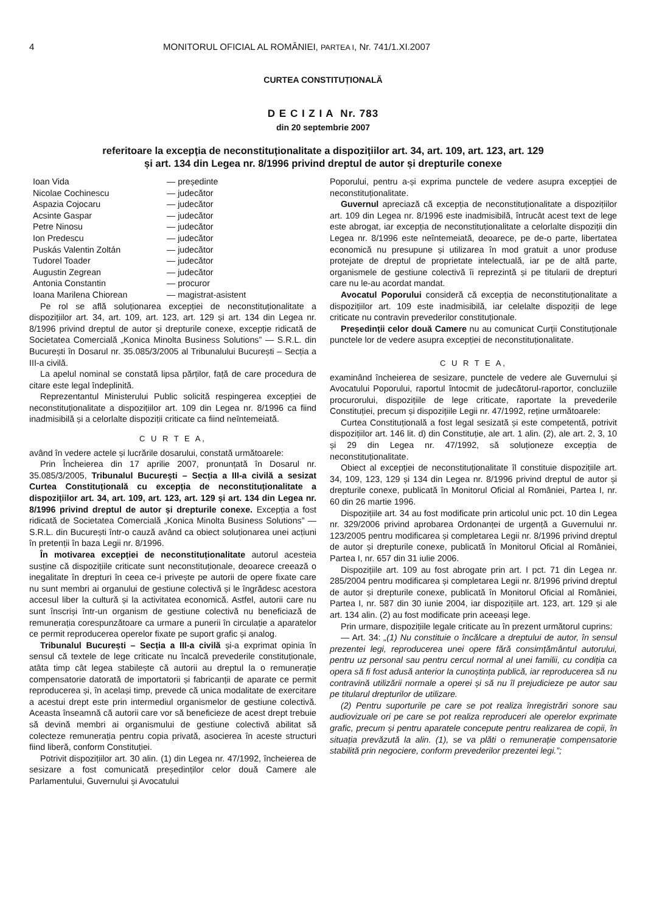4 MONITORUL OFICIAL AL ROMÂNIEI, PARTEA I, Nr. 741/1.XI.2007
CURTEA CONSTITUȚIONALĂ
D E C I Z I A Nr. 783
din 20 septembrie 2007
referitoare la excepția de neconstituționalitate a dispozițiilor art. 34, art. 109, art. 123, art. 129
și art. 134 din Legea nr. 8/1996 privind dreptul de autor și drepturile conexe
Ioan Vida — președinte Nicolae Cochinescu — judecător Aspazia Cojocaru — judecător Acsinte Gaspar — judecător Petre Ninosu — judecător Ion Predescu — judecător Puskás Valentin Zoltán — judecător Tudorel Toader — judecător Augustin Zegrean — judecător Antonia Constantin — procuror Ioana Marilena Chiorean — magistrat-asistent
Pe rol se află soluționarea excepției de neconstituționalitate a dispozițiilor art. 34, art. 109, art. 123, art. 129 și art. 134 din Legea nr. 8/1996 privind dreptul de autor și drepturile conexe, excepție ridicată de Societatea Comercială „Konica Minolta Business Solutions” — S.R.L. din București în Dosarul nr. 35.085/3/2005 al Tribunalului București – Secția a III-a civilă.
La apelul nominal se constată lipsa părților, față de care procedura de citare este legal îndeplinită.
Reprezentantul Ministerului Public solicită respingerea excepției de neconstituționalitate a dispozițiilor art. 109 din Legea nr. 8/1996 ca fiind inadmisibilă și a celorlalte dispoziții criticate ca fiind neîntemeiată.
C U R T E A,
având în vedere actele și lucrările dosarului, constată următoarele:
Prin Încheierea din 17 aprilie 2007, pronunțată în Dosarul nr. 35.085/3/2005, Tribunalul București – Secția a III-a civilă a sesizat Curtea Constituțională cu excepția de neconstituționalitate a dispozițiilor art. 34, art. 109, art. 123, art. 129 și art. 134 din Legea nr. 8/1996 privind dreptul de autor și drepturile conexe. Excepția a fost ridicată de Societatea Comercială „Konica Minolta Business Solutions” — S.R.L. din București într-o cauză având ca obiect soluționarea unei acțiuni în pretenții în baza Legii nr. 8/1996.
În motivarea excepției de neconstituționalitate autorul acesteia susține că dispozițiile criticate sunt neconstituționale, deoarece creează o inegalitate în drepturi în ceea ce-i privește pe autorii de opere fixate care nu sunt membri ai organului de gestiune colectivă și le îngrădesc acestora accesul liber la cultură și la activitatea economică. Astfel, autorii care nu sunt înscriși într-un organism de gestiune colectivă nu beneficiază de remunerația corespunzătoare ca urmare a punerii în circulație a aparatelor ce permit reproducerea operelor fixate pe suport grafic și analog.
Tribunalul București – Secția a III-a civilă și-a exprimat opinia în sensul că textele de lege criticate nu încalcă prevederile constituționale, atâta timp cât legea stabilește că autorii au dreptul la o remunerație compensatorie datorată de importatorii și fabricanții de aparate ce permit reproducerea și, în același timp, prevede că unica modalitate de exercitare a acestui drept este prin intermediul organismelor de gestiune colectivă. Aceasta înseamnă că autorii care vor să beneficieze de acest drept trebuie să devină membri ai organismului de gestiune colectivă abilitat să colecteze remunerația pentru copia privată, asocierea în aceste structuri fiind liberă, conform Constituției.
Potrivit dispozițiilor art. 30 alin. (1) din Legea nr. 47/1992, încheierea de sesizare a fost comunicată președinților celor două Camere ale Parlamentului, Guvernului și Avocatului
Poporului, pentru a-și exprima punctele de vedere asupra excepției de neconstituționalitate.
Guvernul apreciază că excepția de neconstituționalitate a dispozițiilor art. 109 din Legea nr. 8/1996 este inadmisibilă, întrucât acest text de lege este abrogat, iar excepția de neconstituționalitate a celorlalte dispoziții din Legea nr. 8/1996 este neîntemeiată, deoarece, pe de-o parte, libertatea economică nu presupune și utilizarea în mod gratuit a unor produse protejate de dreptul de proprietate intelectuală, iar pe de altă parte, organismele de gestiune colectivă îi reprezintă și pe titularii de drepturi care nu le-au acordat mandat.
Avocatul Poporului consideră că excepția de neconstituționalitate a dispozițiilor art. 109 este inadmisibilă, iar celelalte dispoziții de lege criticate nu contravin prevederilor constituționale.
Președinții celor două Camere nu au comunicat Curții Constituționale punctele lor de vedere asupra excepției de neconstituționalitate.
C U R T E A,
examinând încheierea de sesizare, punctele de vedere ale Guvernului și Avocatului Poporului, raportul întocmit de judecătorul-raportor, concluziile procurorului, dispozițiile de lege criticate, raportate la prevederile Constituției, precum și dispozițiile Legii nr. 47/1992, reține următoarele:
Curtea Constituțională a fost legal sesizată și este competentă, potrivit dispozițiilor art. 146 lit. d) din Constituție, ale art. 1 alin. (2), ale art. 2, 3, 10 și 29 din Legea nr. 47/1992, să soluționeze excepția de neconstituționalitate.
Obiect al excepției de neconstituționalitate îl constituie dispozițiile art. 34, 109, 123, 129 și 134 din Legea nr. 8/1996 privind dreptul de autor și drepturile conexe, publicată în Monitorul Oficial al României, Partea I, nr. 60 din 26 martie 1996.
Dispozițiile art. 34 au fost modificate prin articolul unic pct. 10 din Legea nr. 329/2006 privind aprobarea Ordonanței de urgență a Guvernului nr. 123/2005 pentru modificarea și completarea Legii nr. 8/1996 privind dreptul de autor și drepturile conexe, publicată în Monitorul Oficial al României, Partea I, nr. 657 din 31 iulie 2006.
Dispozițiile art. 109 au fost abrogate prin art. I pct. 71 din Legea nr. 285/2004 pentru modificarea și completarea Legii nr. 8/1996 privind dreptul de autor și drepturile conexe, publicată în Monitorul Oficial al României, Partea I, nr. 587 din 30 iunie 2004, iar dispozițiile art. 123, art. 129 și ale art. 134 alin. (2) au fost modificate prin aceeași lege.
Prin urmare, dispozițiile legale criticate au în prezent următorul cuprins:
— Art. 34: „(1) Nu constituie o încălcare a dreptului de autor, în sensul prezentei legi, reproducerea unei opere fără consimțământul autorului, pentru uz personal sau pentru cercul normal al unei familii, cu condiția ca opera să fi fost adusă anterior la cunoștința publică, iar reproducerea să nu contravină utilizării normale a operei și să nu îl prejudicieze pe autor sau pe titularul drepturilor de utilizare.
(2) Pentru suporturile pe care se pot realiza înregistrări sonore sau audiovizuale ori pe care se pot realiza reproduceri ale operelor exprimate grafic, precum și pentru aparatele concepute pentru realizarea de copii, în situația prevăzută la alin. (1), se va plăti o remunerație compensatorie stabilită prin negociere, conform prevederilor prezentei legi.”;